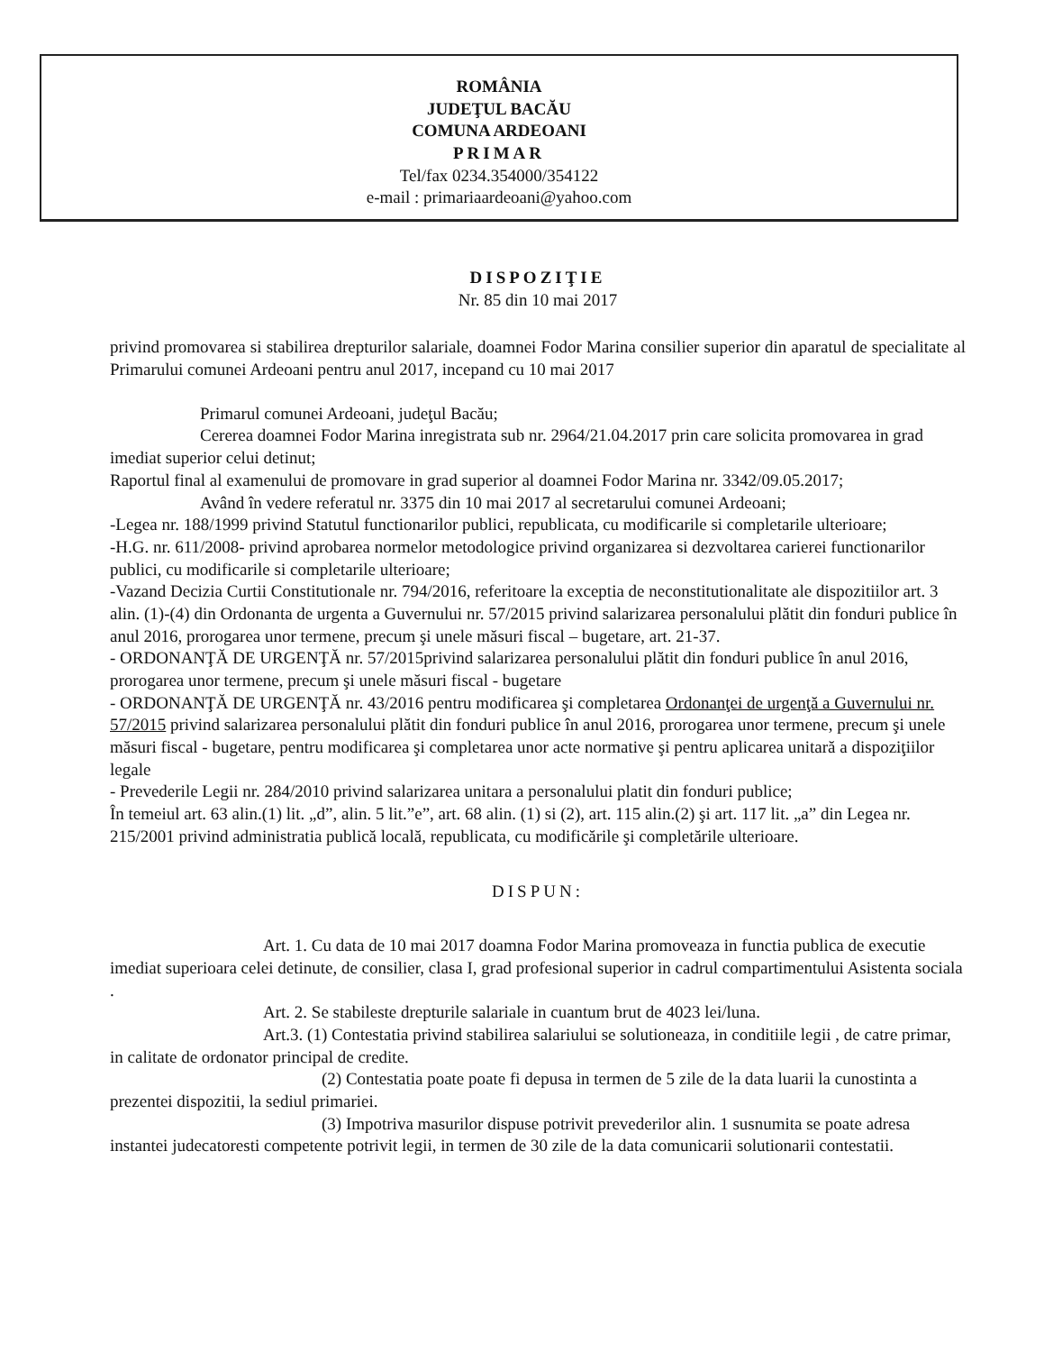ROMÂNIA
JUDEŢUL BACĂU
COMUNA ARDEOANI
PRIMAR
Tel/fax 0234.354000/354122
e-mail : primariaardeoani@yahoo.com
DISPOZIŢIE
Nr. 85 din 10 mai 2017
privind promovarea si stabilirea drepturilor salariale, doamnei Fodor Marina consilier superior din aparatul de specialitate al Primarului comunei Ardeoani pentru anul 2017, incepand cu 10 mai 2017
Primarul comunei Ardeoani, judeţul Bacău;
Cererea doamnei Fodor Marina inregistrata sub nr. 2964/21.04.2017 prin care solicita promovarea in grad imediat superior celui detinut;
Raportul final al examenului de promovare in grad superior al doamnei Fodor Marina nr. 3342/09.05.2017;
Având în vedere referatul nr. 3375 din 10 mai 2017 al secretarului comunei Ardeoani;
-Legea nr. 188/1999 privind Statutul functionarilor publici, republicata, cu modificarile si completarile ulterioare;
-H.G. nr. 611/2008- privind aprobarea normelor metodologice privind organizarea si dezvoltarea carierei functionarilor publici, cu modificarile si completarile ulterioare;
-Vazand Decizia Curtii Constitutionale nr. 794/2016, referitoare la exceptia de neconstitutionalitate ale dispozitiilor art. 3 alin. (1)-(4) din Ordonanta de urgenta a Guvernului nr. 57/2015 privind salarizarea personalului plătit din fonduri publice în anul 2016, prorogarea unor termene, precum şi unele măsuri fiscal – bugetare, art. 21-37.
- ORDONANŢĂ DE URGENŢĂ nr. 57/2015privind salarizarea personalului plătit din fonduri publice în anul 2016, prorogarea unor termene, precum şi unele măsuri fiscal - bugetare
- ORDONANŢĂ DE URGENŢĂ nr. 43/2016 pentru modificarea şi completarea Ordonanţei de urgenţă a Guvernului nr. 57/2015 privind salarizarea personalului plătit din fonduri publice în anul 2016, prorogarea unor termene, precum şi unele măsuri fiscal - bugetare, pentru modificarea şi completarea unor acte normative şi pentru aplicarea unitară a dispoziţiilor legale
- Prevederile Legii nr. 284/2010 privind salarizarea unitara a personalului platit din fonduri publice;
În temeiul art. 63 alin.(1) lit. „d”, alin. 5 lit.”e”, art. 68 alin. (1) si (2), art. 115 alin.(2) şi art. 117 lit. „a” din Legea nr. 215/2001 privind administratia publică locală, republicata, cu modificările şi completările ulterioare.
DISPUN:
Art. 1. Cu data de 10 mai 2017 doamna Fodor Marina promoveaza in functia publica de executie imediat superioara celei detinute, de consilier, clasa I, grad profesional superior in cadrul compartimentului Asistenta sociala .
Art. 2. Se stabileste drepturile salariale in cuantum brut de 4023 lei/luna.
Art.3. (1) Contestatia privind stabilirea salariului se solutioneaza, in conditiile legii , de catre primar, in calitate de ordonator principal de credite.
(2) Contestatia poate poate fi depusa in termen de 5 zile de la data luarii la cunostinta a prezentei dispozitii, la sediul primariei.
(3) Impotriva masurilor dispuse potrivit prevederilor alin. 1 susnumita se poate adresa instantei judecatoresti competente potrivit legii, in termen de 30 zile de la data comunicarii solutionarii contestatii.